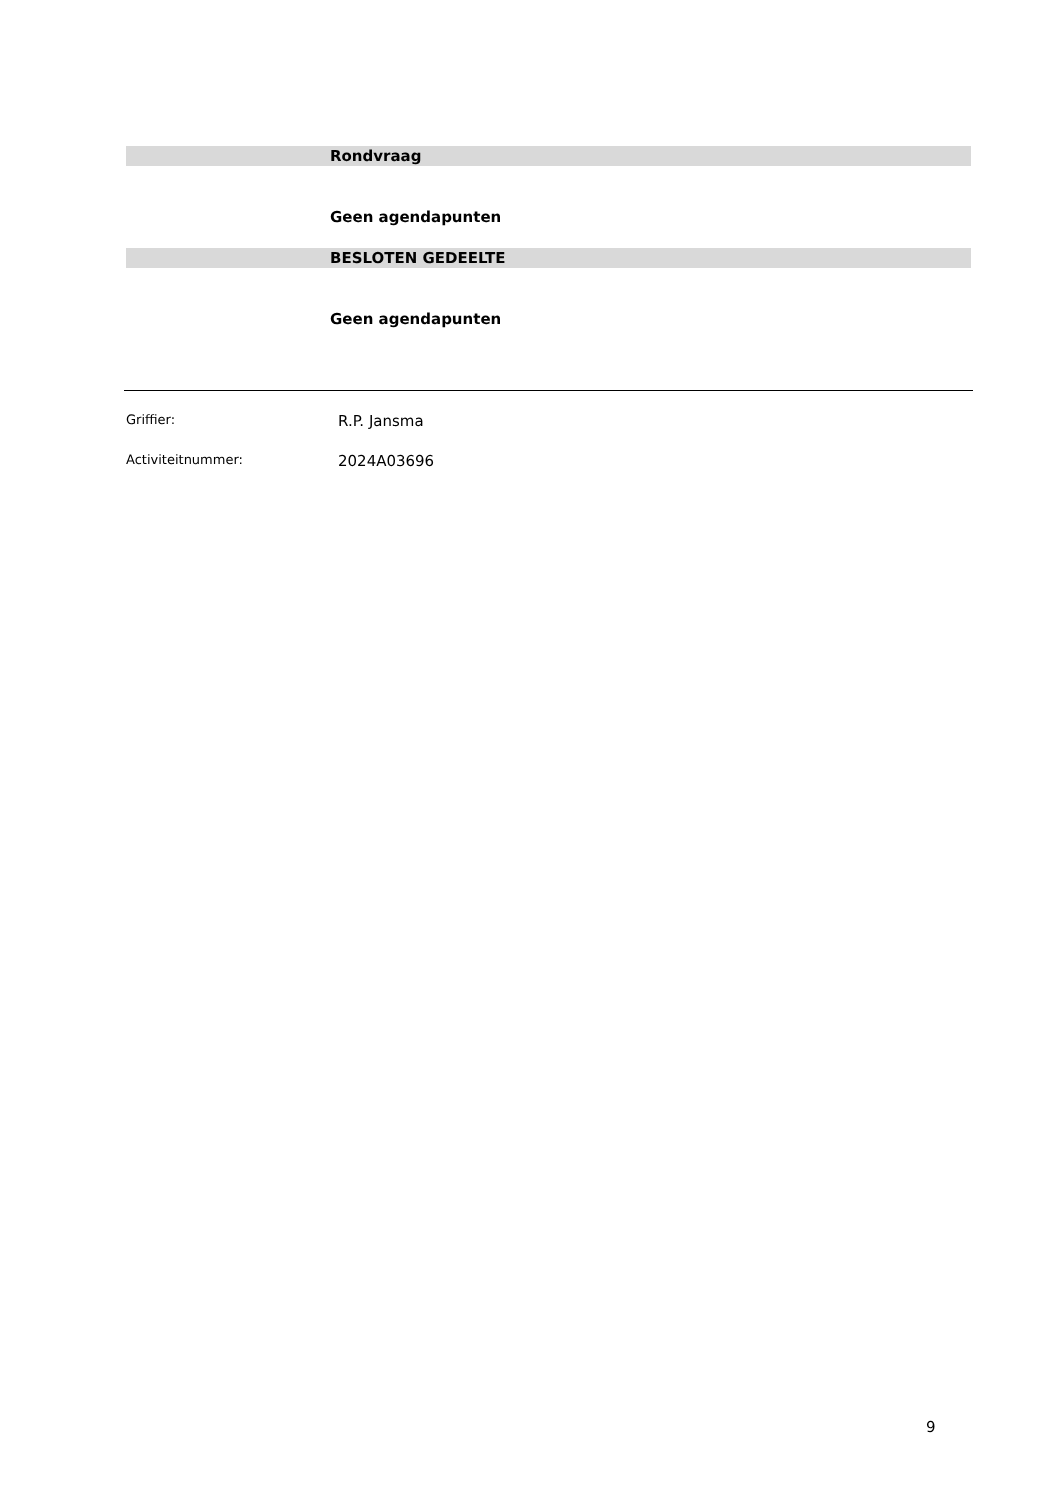Rondvraag
Geen agendapunten
BESLOTEN GEDEELTE
Geen agendapunten
Griffier: R.P. Jansma
Activiteitnummer: 2024A03696
9